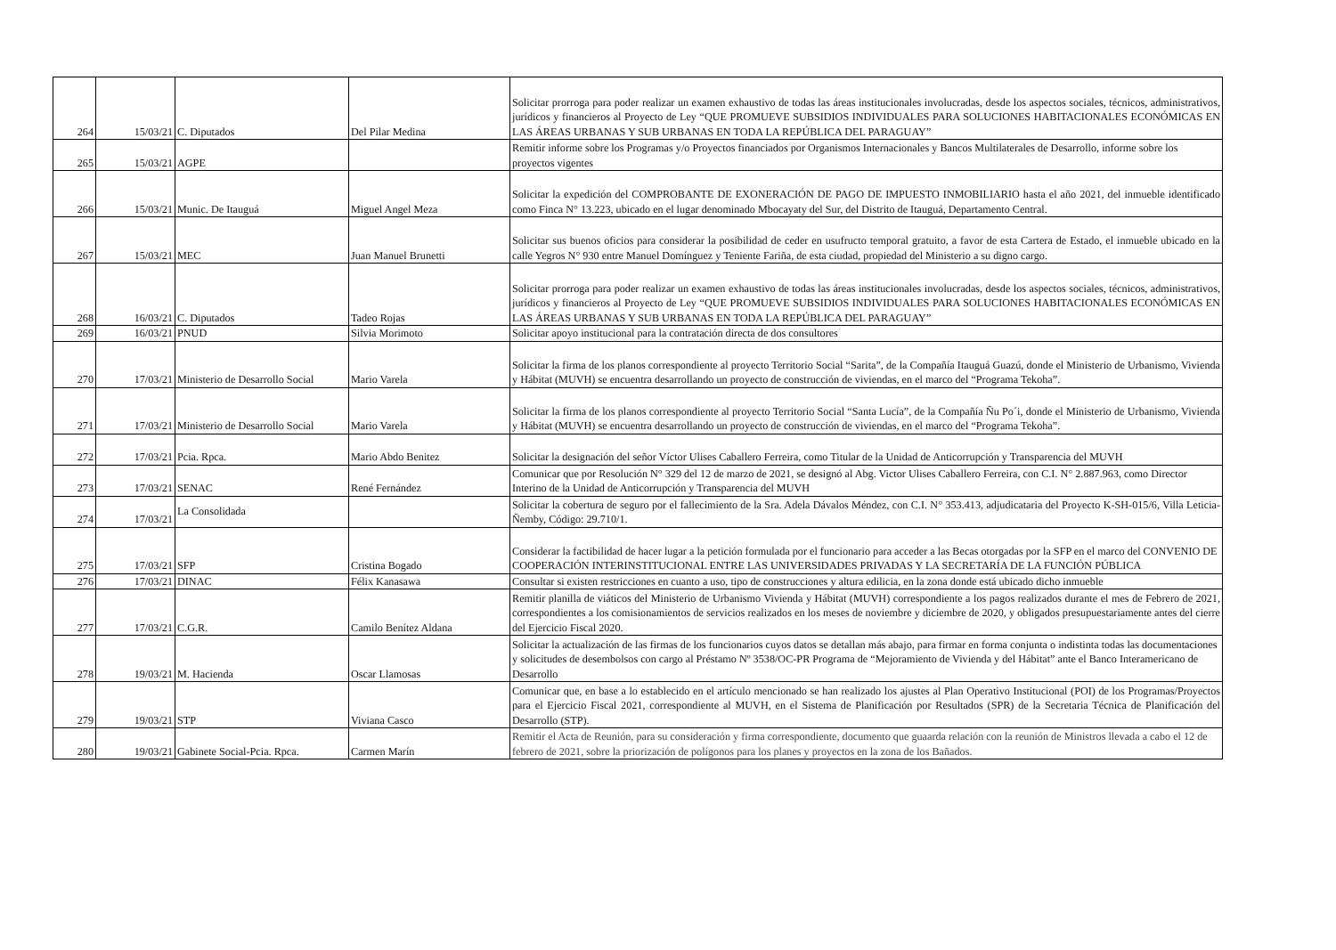| 264 | 15/03/21 | C. Diputados | Del Pilar Medina | Solicitar prorroga para poder realizar un examen exhaustivo de todas las áreas institucionales involucradas, desde los aspectos sociales, técnicos, administrativos, jurídicos y financieros al Proyecto de Ley “QUE PROMUEVE SUBSIDIOS INDIVIDUALES PARA SOLUCIONES HABITACIONALES ECONÓMICAS EN LAS ÁREAS URBANAS Y SUB URBANAS EN TODA LA REPÚBLICA DEL PARAGUAY” |
| 265 | 15/03/21 | AGPE | | Remitir informe sobre los Programas y/o Proyectos financiados por Organismos Internacionales y Bancos Multilaterales de Desarrollo, informe sobre los proyectos vigentes |
| 266 | 15/03/21 | Munic. De Itauguá | Miguel Angel Meza | Solicitar la expedición del COMPROBANTE DE EXONERACIÓN DE PAGO DE IMPUESTO INMOBILIARIO hasta el año 2021, del inmueble identificado como Finca N° 13.223, ubicado en el lugar denominado Mbocayaty del Sur, del Distrito de Itauguá, Departamento Central. |
| 267 | 15/03/21 | MEC | Juan Manuel Brunetti | Solicitar sus buenos oficios para considerar la posibilidad de ceder en usufructo temporal gratuito, a favor de esta Cartera de Estado, el inmueble ubicado en la calle Yegros N° 930 entre Manuel Domínguez y Teniente Fariña, de esta ciudad, propiedad del Ministerio a su digno cargo. |
| 268 | 16/03/21 | C. Diputados | Tadeo Rojas | Solicitar prorroga para poder realizar un examen exhaustivo de todas las áreas institucionales involucradas, desde los aspectos sociales, técnicos, administrativos, jurídicos y financieros al Proyecto de Ley “QUE PROMUEVE SUBSIDIOS INDIVIDUALES PARA SOLUCIONES HABITACIONALES ECONÓMICAS EN LAS ÁREAS URBANAS Y SUB URBANAS EN TODA LA REPÚBLICA DEL PARAGUAY” |
| 269 | 16/03/21 | PNUD | Silvia Morimoto | Solicitar apoyo institucional para la contratación directa de dos consultores |
| 270 | 17/03/21 | Ministerio de Desarrollo Social | Mario Varela | Solicitar la firma de los planos correspondiente al proyecto Territorio Social “Sarita”, de la Compañía Itauguá Guazú, donde el Ministerio de Urbanismo, Vivienda y Hábitat (MUVH) se encuentra desarrollando un proyecto de construcción de viviendas, en el marco del “Programa Tekoha”. |
| 271 | 17/03/21 | Ministerio de Desarrollo Social | Mario Varela | Solicitar la firma de los planos correspondiente al proyecto Territorio Social “Santa Lucía”, de la Compañía Ñu Po´i, donde el Ministerio de Urbanismo, Vivienda y Hábitat (MUVH) se encuentra desarrollando un proyecto de construcción de viviendas, en el marco del “Programa Tekoha”. |
| 272 | 17/03/21 | Pcia. Rpca. | Mario Abdo Benitez | Solicitar la designación del señor Víctor Ulises Caballero Ferreira, como Titular de la Unidad de Anticorrupción y Transparencia del MUVH |
| 273 | 17/03/21 | SENAC | René Fernández | Comunicar que por Resolución N° 329 del 12 de marzo de 2021, se designó al Abg. Victor Ulises Caballero Ferreira, con C.I. N° 2.887.963, como Director Interino de la Unidad de Anticorrupción y Transparencia del MUVH |
| 274 | 17/03/21 | La Consolidada | | Solicitar la cobertura de seguro por el fallecimiento de la Sra. Adela Dávalos Méndez, con C.I. N° 353.413, adjudicataria del Proyecto K-SH-015/6, Villa Leticia-Ñemby, Código: 29.710/1. |
| 275 | 17/03/21 | SFP | Cristina Bogado | Considerar la factibilidad de hacer lugar a la petición formulada por el funcionario para acceder a las Becas otorgadas por la SFP en el marco del CONVENIO DE COOPERACIÓN INTERINSTITUCIONAL ENTRE LAS UNIVERSIDADES PRIVADAS Y LA SECRETARÍA DE LA FUNCIÓN PÚBLICA |
| 276 | 17/03/21 | DINAC | Félix Kanasawa | Consultar si existen restricciones en cuanto a uso, tipo de construcciones y altura edilicia, en la zona donde está ubicado dicho inmueble |
| 277 | 17/03/21 | C.G.R. | Camilo Benítez Aldana | Remitir planilla de viáticos del Ministerio de Urbanismo Vivienda y Hábitat (MUVH) correspondiente a los pagos realizados durante el mes de Febrero de 2021, correspondientes a los comisionamientos de servicios realizados en los meses de noviembre y diciembre de 2020, y obligados presupuestariamente antes del cierre del Ejercicio Fiscal 2020. |
| 278 | 19/03/21 | M. Hacienda | Oscar Llamosas | Solicitar la actualización de las firmas de los funcionarios cuyos datos se detallan más abajo, para firmar en forma conjunta o indistinta todas las documentaciones y solicitudes de desembolsos con cargo al Préstamo Nº 3538/OC-PR Programa de “Mejoramiento de Vivienda y del Hábitat” ante el Banco Interamericano de Desarrollo |
| 279 | 19/03/21 | STP | Viviana Casco | Comunicar que, en base a lo establecido en el artículo mencionado se han realizado los ajustes al Plan Operativo Institucional (POI) de los Programas/Proyectos para el Ejercicio Fiscal 2021, correspondiente al MUVH, en el Sistema de Planificación por Resultados (SPR) de la Secretaria Técnica de Planificación del Desarrollo (STP). |
| 280 | 19/03/21 | Gabinete Social-Pcia. Rpca. | Carmen Marín | Remitir el Acta de Reunión, para su consideración y firma correspondiente, documento que guaarda relación con la reunión de Ministros llevada a cabo el 12 de febrero de 2021, sobre la priorización de polígonos para los planes y proyectos en la zona de los Bañados. |